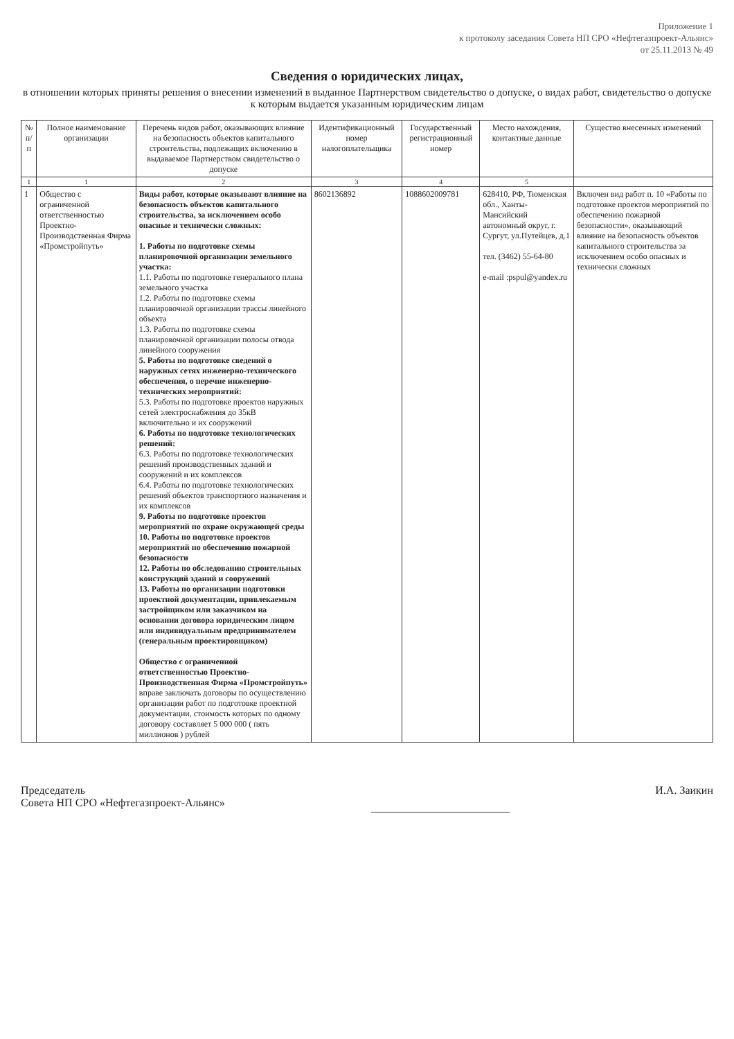Приложение 1
к протоколу заседания Совета НП СРО «Нефтегазпроект-Альянс»
от 25.11.2013 № 49
Сведения о юридических лицах,
в отношении которых приняты решения о внесении изменений в выданное Партнерством свидетельство о допуске, о видах работ, свидетельство о допуске к которым выдается указанным юридическим лицам
| № п/п | Полное наименование организации | Перечень видов работ, оказывающих влияние на безопасность объектов капитального строительства, подлежащих включению в выдаваемое Партнерством свидетельство о допуске | Идентификационный номер налогоплательщика | Государственный регистрационный номер | Место нахождения, контактные данные | Существо внесенных изменений |
| --- | --- | --- | --- | --- | --- | --- |
| 1 | 1 | 2 | 3 | 4 | 5 | |
| 1 | Общество с ограниченной ответственностью Проектно-Производственная Фирма «Промстройпуть» | Виды работ, которые оказывают влияние на безопасность объектов капитального строительства, за исключением особо опасные и технически сложных: 1. Работы по подготовке схемы планировочной организации земельного участка: 1.1. Работы по подготовке генерального плана земельного участка 1.2. Работы по подготовке схемы планировочной организации трассы линейного объекта 1.3. Работы по подготовке схемы планировочной организации полосы отвода линейного сооружения 5. Работы по подготовке сведений о наружных сетях инженерно-технического обеспечения, о перечне инженерно-технических мероприятий: 5.3. Работы по подготовке проектов наружных сетей электроснабжения до 35кВ включительно и их сооружений 6. Работы по подготовке технологических решений: 6.3. Работы по подготовке технологических решений производственных зданий и сооружений и их комплексов 6.4. Работы по подготовке технологических решений объектов транспортного назначения и их комплексов 9. Работы по подготовке проектов мероприятий по охране окружающей среды 10. Работы по подготовке проектов мероприятий по обеспечению пожарной безопасности 12. Работы по обследованию строительных конструкций зданий и сооружений 13. Работы по организации подготовки проектной документации, привлекаемым застройщиком или заказчиком на основании договора юридическим лицом или индивидуальным предпринимателем (генеральным проектировщиком) Общество с ограниченной ответственностью Проектно-Производственная Фирма «Промстройпуть» вправе заключать договоры по осуществлению организации работ по подготовке проектной документации, стоимость которых по одному договору составляет 5 000 000 ( пять миллионов ) рублей | 8602136892 | 1088602009781 | 628410, РФ, Тюменская обл., Ханты-Мансийский автономный округ, г. Сургут, ул.Путейцев, д.1 тел. (3462) 55-64-80 e-mail :pspul@yandex.ru | Включен вид работ п. 10 «Работы по подготовке проектов мероприятий по обеспечению пожарной безопасности», оказывающий влияние на безопасность объектов капитального строительства за исключением особо опасных и технически сложных |
Председатель
Совета НП СРО «Нефтегазпроект-Альянс»
И.А. Заикин